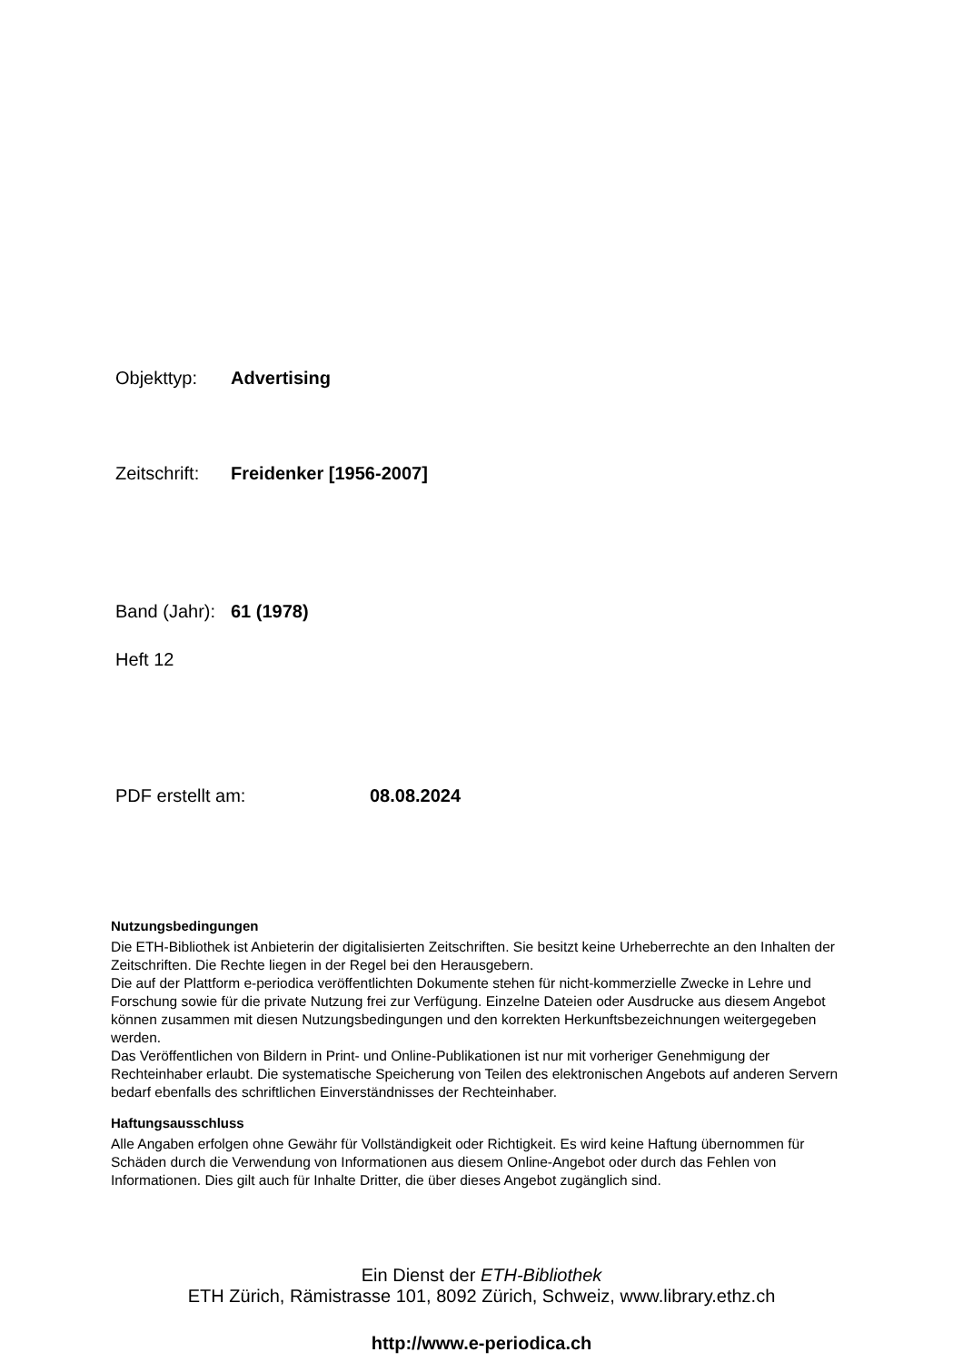Objekttyp: Advertising
Zeitschrift: Freidenker [1956-2007]
Band (Jahr): 61 (1978)
Heft 12
PDF erstellt am: 08.08.2024
Nutzungsbedingungen
Die ETH-Bibliothek ist Anbieterin der digitalisierten Zeitschriften. Sie besitzt keine Urheberrechte an den Inhalten der Zeitschriften. Die Rechte liegen in der Regel bei den Herausgebern.
Die auf der Plattform e-periodica veröffentlichten Dokumente stehen für nicht-kommerzielle Zwecke in Lehre und Forschung sowie für die private Nutzung frei zur Verfügung. Einzelne Dateien oder Ausdrucke aus diesem Angebot können zusammen mit diesen Nutzungsbedingungen und den korrekten Herkunftsbezeichnungen weitergegeben werden.
Das Veröffentlichen von Bildern in Print- und Online-Publikationen ist nur mit vorheriger Genehmigung der Rechteinhaber erlaubt. Die systematische Speicherung von Teilen des elektronischen Angebots auf anderen Servern bedarf ebenfalls des schriftlichen Einverständnisses der Rechteinhaber.
Haftungsausschluss
Alle Angaben erfolgen ohne Gewähr für Vollständigkeit oder Richtigkeit. Es wird keine Haftung übernommen für Schäden durch die Verwendung von Informationen aus diesem Online-Angebot oder durch das Fehlen von Informationen. Dies gilt auch für Inhalte Dritter, die über dieses Angebot zugänglich sind.
Ein Dienst der ETH-Bibliothek
ETH Zürich, Rämistrasse 101, 8092 Zürich, Schweiz, www.library.ethz.ch
http://www.e-periodica.ch